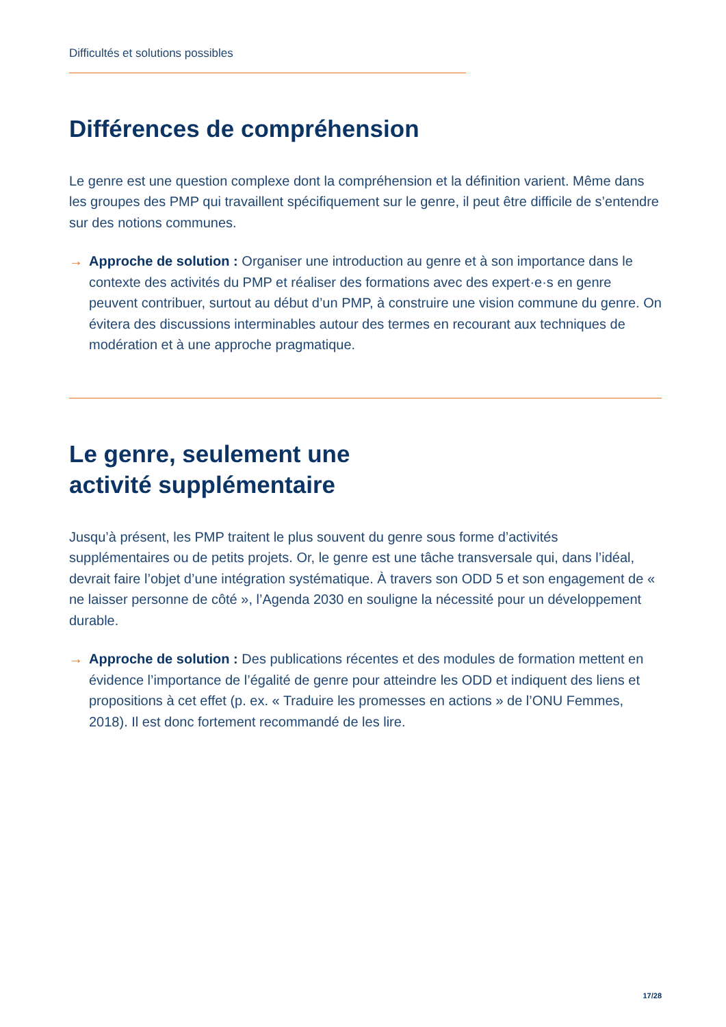Difficultés et solutions possibles
Différences de compréhension
Le genre est une question complexe dont la compréhension et la définition varient. Même dans les groupes des PMP qui travaillent spécifiquement sur le genre, il peut être difficile de s’entendre sur des notions communes.
→ Approche de solution : Organiser une introduction au genre et à son importance dans le contexte des activités du PMP et réaliser des formations avec des expert·e·s en genre peuvent contribuer, surtout au début d’un PMP, à construire une vision commune du genre. On évitera des discussions interminables autour des termes en recourant aux techniques de modération et à une approche pragmatique.
Le genre, seulement une
activité supplémentaire
Jusqu’à présent, les PMP traitent le plus souvent du genre sous forme d’activités supplémentaires ou de petits projets. Or, le genre est une tâche transversale qui, dans l’idéal, devrait faire l’objet d’une intégration systématique. À travers son ODD 5 et son engagement de « ne laisser personne de côté », l’Agenda 2030 en souligne la nécessité pour un développement durable.
→ Approche de solution : Des publications récentes et des modules de formation mettent en évidence l’importance de l’égalité de genre pour atteindre les ODD et indiquent des liens et propositions à cet effet (p. ex. « Traduire les promesses en actions » de l’ONU Femmes, 2018). Il est donc fortement recommandé de les lire.
17/28